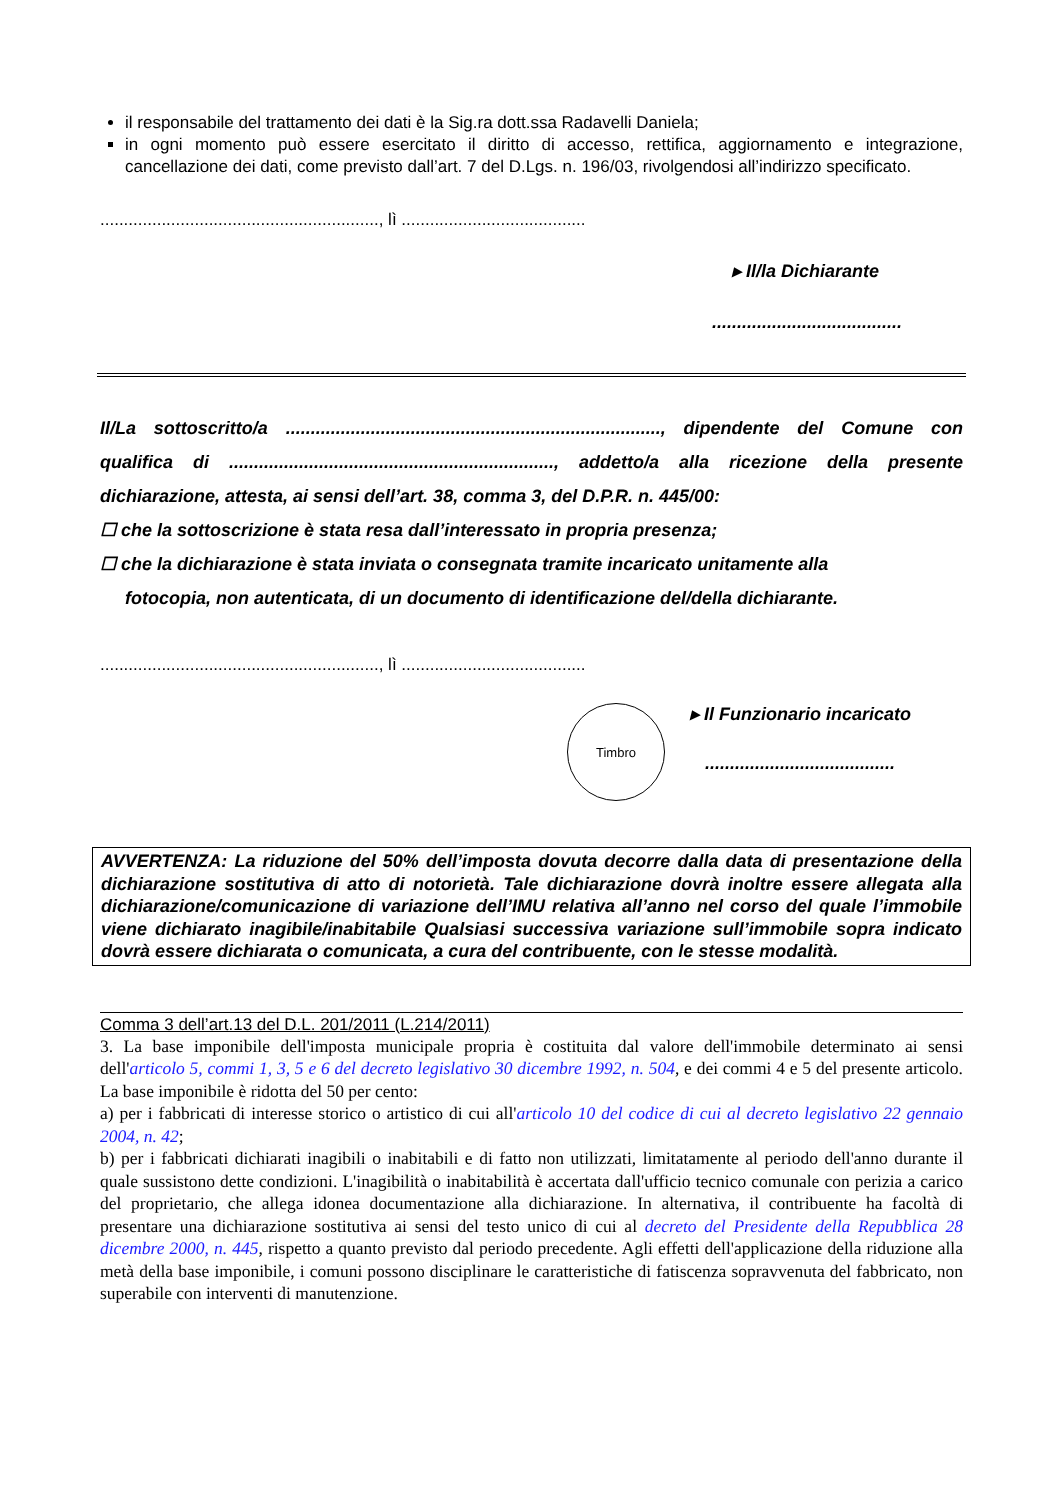il responsabile del trattamento dei dati è la Sig.ra dott.ssa Radavelli Daniela;
in ogni momento può essere esercitato il diritto di accesso, rettifica, aggiornamento e integrazione, cancellazione dei dati, come previsto dall’art. 7 del D.Lgs. n. 196/03, rivolgendosi all’indirizzo specificato.
..........................................................., lì .......................................
▸ Il/la Dichiarante
......................................
Il/La sottoscritto/a ..........................................................................., dipendente del Comune con qualifica di ................................................................., addetto/a alla ricezione della presente dichiarazione, attesta, ai sensi dell’art. 38, comma 3, del D.P.R. n. 445/00:
☐ che la sottoscrizione è stata resa dall’interessato in propria presenza;
☐ che la dichiarazione è stata inviata o consegnata tramite incaricato unitamente alla
fotocopia, non autenticata, di un documento di identificazione del/della dichiarante.
..........................................................., lì .......................................
Timbro
▸ Il Funzionario incaricato
......................................
AVVERTENZA: La riduzione del 50% dell’imposta dovuta decorre dalla data di presentazione della dichiarazione sostitutiva di atto di notorietà. Tale dichiarazione dovrà inoltre essere allegata alla dichiarazione/comunicazione di variazione dell’IMU relativa all’anno nel corso del quale l’immobile viene dichiarato inagibile/inabitabile Qualsiasi successiva variazione sull’immobile sopra indicato dovrà essere dichiarata o comunicata, a cura del contribuente, con le stesse modalità.
Comma 3 dell’art.13 del D.L. 201/2011 (L.214/2011)
3. La base imponibile dell'imposta municipale propria è costituita dal valore dell'immobile determinato ai sensi dell'articolo 5, commi 1, 3, 5 e 6 del decreto legislativo 30 dicembre 1992, n. 504, e dei commi 4 e 5 del presente articolo. La base imponibile è ridotta del 50 per cento:
a) per i fabbricati di interesse storico o artistico di cui all'articolo 10 del codice di cui al decreto legislativo 22 gennaio 2004, n. 42;
b) per i fabbricati dichiarati inagibili o inabitabili e di fatto non utilizzati, limitatamente al periodo dell'anno durante il quale sussistono dette condizioni. L'inagibilità o inabitabilità è accertata dall'ufficio tecnico comunale con perizia a carico del proprietario, che allega idonea documentazione alla dichiarazione. In alternativa, il contribuente ha facoltà di presentare una dichiarazione sostitutiva ai sensi del testo unico di cui al decreto del Presidente della Repubblica 28 dicembre 2000, n. 445, rispetto a quanto previsto dal periodo precedente. Agli effetti dell'applicazione della riduzione alla metà della base imponibile, i comuni possono disciplinare le caratteristiche di fatiscenza sopravvenuta del fabbricato, non superabile con interventi di manutenzione.